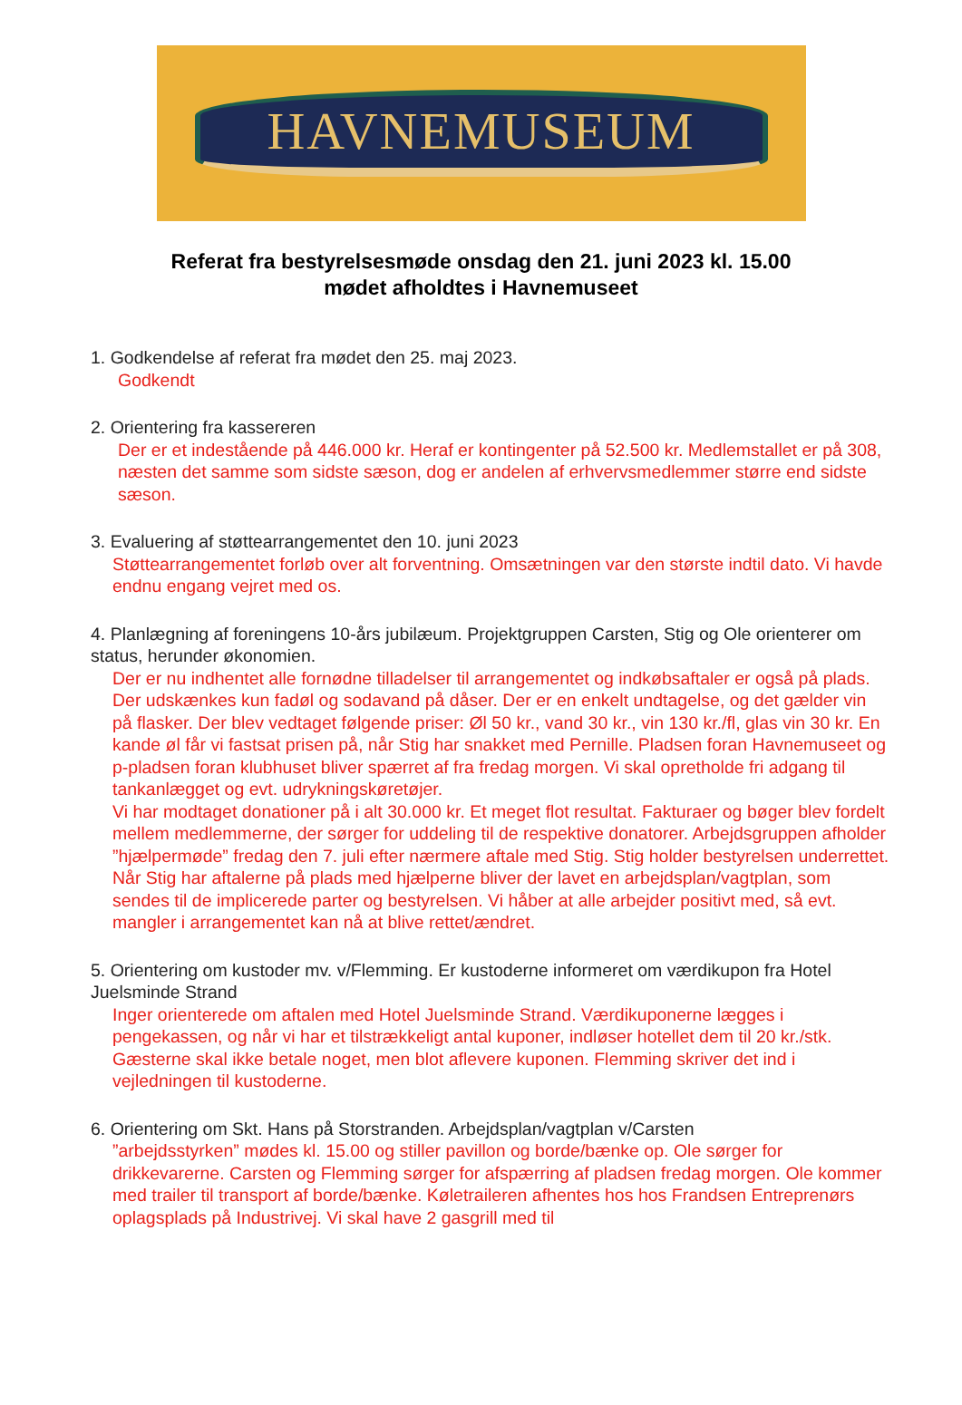HAVNEMUSEUM
Referat fra bestyrelsesmøde onsdag den 21. juni 2023 kl. 15.00
mødet afholdtes i Havnemuseet
1. Godkendelse af referat fra mødet den 25. maj 2023.
Godkendt
2. Orientering fra kassereren
Der er et indestående på 446.000 kr. Heraf er kontingenter på 52.500 kr. Medlemstallet er på 308, næsten det samme som sidste sæson, dog er andelen af erhvervsmedlemmer større end sidste sæson.
3. Evaluering af støttearrangementet den 10. juni 2023
Støttearrangementet forløb over alt forventning. Omsætningen var den største indtil dato. Vi havde endnu engang vejret med os.
4. Planlægning af foreningens 10-års jubilæum. Projektgruppen Carsten, Stig og Ole orienterer om status, herunder økonomien.
Der er nu indhentet alle fornødne tilladelser til arrangementet og indkøbsaftaler er også på plads. Der udskænkes kun fadøl og sodavand på dåser. Der er en enkelt undtagelse, og det gælder vin på flasker. Der blev vedtaget følgende priser: Øl 50 kr., vand 30 kr., vin 130 kr./fl, glas vin 30 kr. En kande øl får vi fastsat prisen på, når Stig har snakket med Pernille. Pladsen foran Havnemuseet og p-pladsen foran klubhuset bliver spærret af fra fredag morgen. Vi skal opretholde fri adgang til tankanlægget og evt. udrykningskøretøjer.
Vi har modtaget donationer på i alt 30.000 kr. Et meget flot resultat. Fakturaer og bøger blev fordelt mellem medlemmerne, der sørger for uddeling til de respektive donatorer. Arbejdsgruppen afholder ”hjælpermøde” fredag den 7. juli efter nærmere aftale med Stig. Stig holder bestyrelsen underrettet. Når Stig har aftalerne på plads med hjælperne bliver der lavet en arbejdsplan/vagtplan, som sendes til de implicerede parter og bestyrelsen. Vi håber at alle arbejder positivt med, så evt. mangler i arrangementet kan nå at blive rettet/ændret.
5. Orientering om kustoder mv. v/Flemming. Er kustoderne informeret om værdikupon fra Hotel Juelsminde Strand
Inger orienterede om aftalen med Hotel Juelsminde Strand. Værdikuponerne lægges i pengekassen, og når vi har et tilstrækkeligt antal kuponer, indløser hotellet dem til 20 kr./stk. Gæsterne skal ikke betale noget, men blot aflevere kuponen. Flemming skriver det ind i vejledningen til kustoderne.
6. Orientering om Skt. Hans på Storstranden. Arbejdsplan/vagtplan v/Carsten
”arbejdsstyrken” mødes kl. 15.00 og stiller pavillon og borde/bænke op. Ole sørger for drikkevarerne. Carsten og Flemming sørger for afspærring af pladsen fredag morgen. Ole kommer med trailer til transport af borde/bænke. Køletraileren afhentes hos hos Frandsen Entreprenørs oplagsplads på Industrivej. Vi skal have 2 gasgrill med til